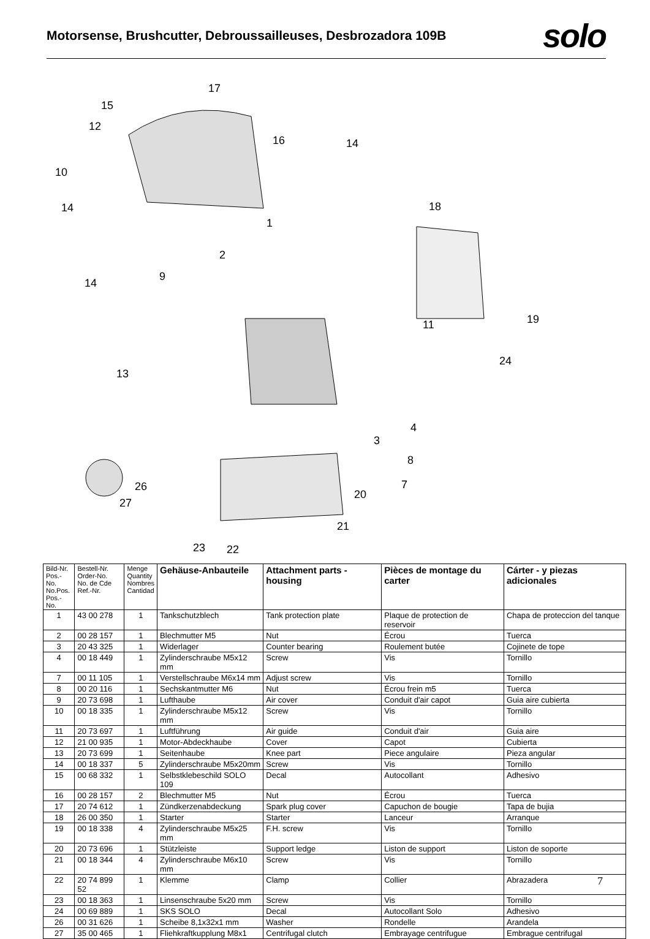Motorsense, Brushcutter, Debroussailleuses, Desbrozadora 109B
solo
17
15
12
16
14
10
14
18
1
2
9
14
11
19
24
13
4
3
8
7
26
27
20
21
23
22
| Bild-Nr. Pos.-No. No.Pos. Pos.-No. | Bestell-Nr. Order-No. No. de Cde Ref.-Nr. | Menge Quantity Nombres Cantidad | Gehäuse-Anbauteile | Attachment parts - housing | Pièces de montage du carter | Cárter - y piezas adicionales |
| --- | --- | --- | --- | --- | --- | --- |
| 1 | 43 00 278 | 1 | Tankschutzblech | Tank protection plate | Plaque de protection de reservoir | Chapa de proteccion del tanque |
| 2 | 00 28 157 | 1 | Blechmutter M5 | Nut | Écrou | Tuerca |
| 3 | 20 43 325 | 1 | Widerlager | Counter bearing | Roulement butée | Cojinete de tope |
| 4 | 00 18 449 | 1 | Zylinderschraube M5x12 mm | Screw | Vis | Tornillo |
| 7 | 00 11 105 | 1 | Verstellschraube M6x14 mm | Adjust screw | Vis | Tornillo |
| 8 | 00 20 116 | 1 | Sechskantmutter M6 | Nut | Écrou frein m5 | Tuerca |
| 9 | 20 73 698 | 1 | Lufthaube | Air cover | Conduit d'air capot | Guia aire cubierta |
| 10 | 00 18 335 | 1 | Zylinderschraube M5x12 mm | Screw | Vis | Tornillo |
| 11 | 20 73 697 | 1 | Luftführung | Air guide | Conduit d'air | Guia aire |
| 12 | 21 00 935 | 1 | Motor-Abdeckhaube | Cover | Capot | Cubierta |
| 13 | 20 73 699 | 1 | Seitenhaube | Knee part | Piece angulaire | Pieza angular |
| 14 | 00 18 337 | 5 | Zylinderschraube M5x20mm | Screw | Vis | Tornillo |
| 15 | 00 68 332 | 1 | Selbstklebeschild SOLO 109 | Decal | Autocollant | Adhesivo |
| 16 | 00 28 157 | 2 | Blechmutter M5 | Nut | Écrou | Tuerca |
| 17 | 20 74 612 | 1 | Zündkerzenabdeckung | Spark plug cover | Capuchon de bougie | Tapa de bujia |
| 18 | 26 00 350 | 1 | Starter | Starter | Lanceur | Arranque |
| 19 | 00 18 338 | 4 | Zylinderschraube M5x25 mm | F.H. screw | Vis | Tornillo |
| 20 | 20 73 696 | 1 | Stützleiste | Support ledge | Liston de support | Liston de soporte |
| 21 | 00 18 344 | 4 | Zylinderschraube M6x10 mm | Screw | Vis | Tornillo |
| 22 | 20 74 899 52 | 1 | Klemme | Clamp | Collier | Abrazadera |
| 23 | 00 18 363 | 1 | Linsenschraube 5x20 mm | Screw | Vis | Tornillo |
| 24 | 00 69 889 | 1 | SKS SOLO | Decal | Autocollant Solo | Adhesivo |
| 26 | 00 31 626 | 1 | Scheibe 8,1x32x1 mm | Washer | Rondelle | Arandela |
| 27 | 35 00 465 | 1 | Fliehkraftkupplung M8x1 | Centrifugal clutch | Embrayage centrifugue | Embrague centrifugal |
7